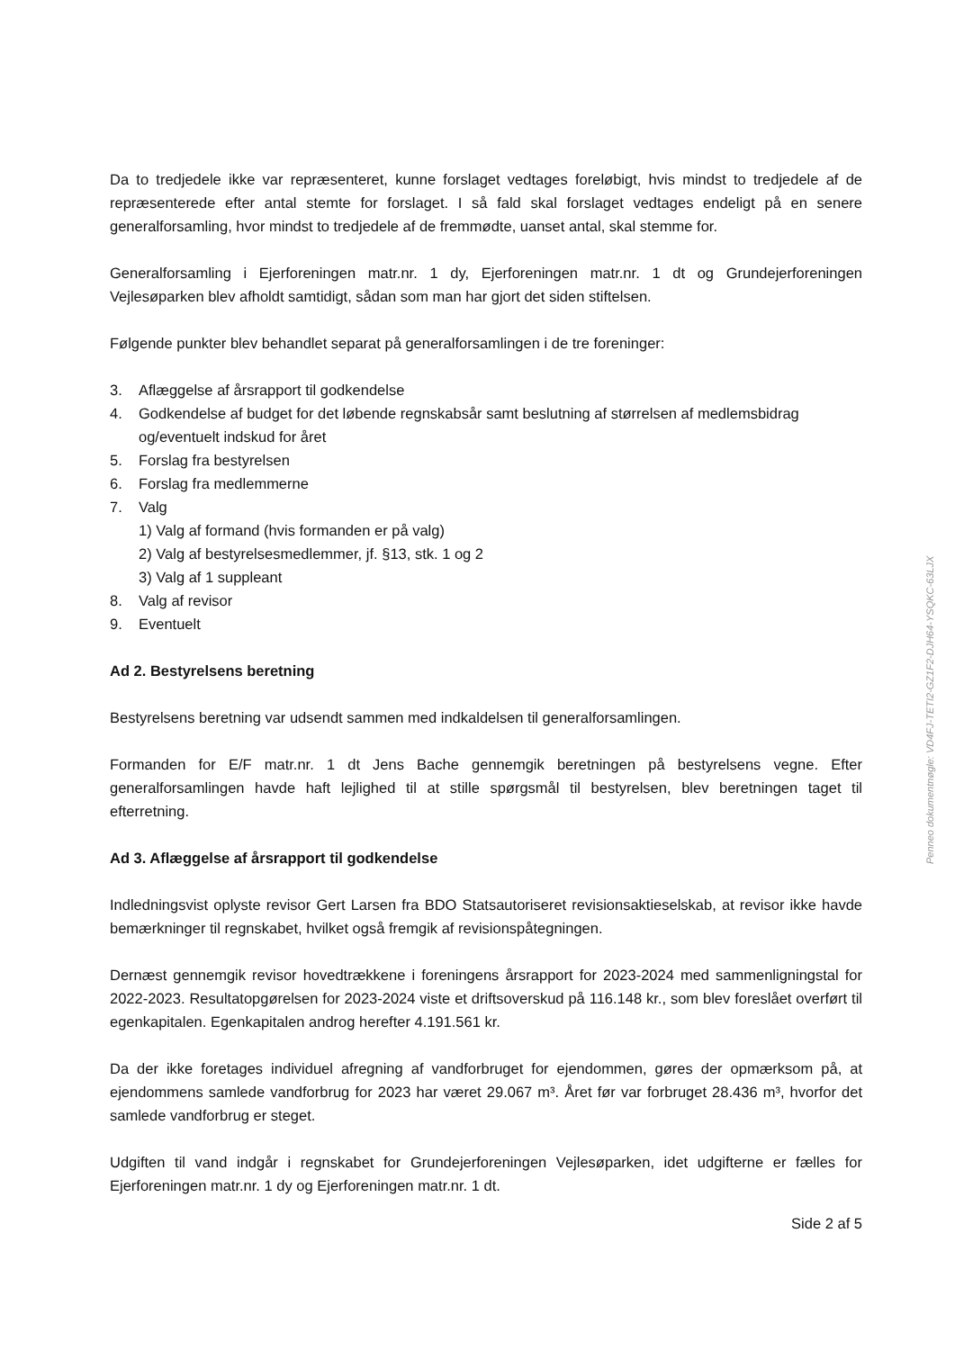Da to tredjedele ikke var repræsenteret, kunne forslaget vedtages foreløbigt, hvis mindst to tredjedele af de repræsenterede efter antal stemte for forslaget. I så fald skal forslaget vedtages endeligt på en senere generalforsamling, hvor mindst to tredjedele af de fremmødte, uanset antal, skal stemme for.
Generalforsamling i Ejerforeningen matr.nr. 1 dy, Ejerforeningen matr.nr. 1 dt og Grundejerforeningen Vejlesøparken blev afholdt samtidigt, sådan som man har gjort det siden stiftelsen.
Følgende punkter blev behandlet separat på generalforsamlingen i de tre foreninger:
3. Aflæggelse af årsrapport til godkendelse
4. Godkendelse af budget for det løbende regnskabsår samt beslutning af størrelsen af medlemsbidrag og/eventuelt indskud for året
5. Forslag fra bestyrelsen
6. Forslag fra medlemmerne
7. Valg
1) Valg af formand (hvis formanden er på valg)
2) Valg af bestyrelsesmedlemmer, jf. §13, stk. 1 og 2
3) Valg af 1 suppleant
8. Valg af revisor
9. Eventuelt
Ad 2. Bestyrelsens beretning
Bestyrelsens beretning var udsendt sammen med indkaldelsen til generalforsamlingen.
Formanden for E/F matr.nr. 1 dt Jens Bache gennemgik beretningen på bestyrelsens vegne. Efter generalforsamlingen havde haft lejlighed til at stille spørgsmål til bestyrelsen, blev beretningen taget til efterretning.
Ad 3. Aflæggelse af årsrapport til godkendelse
Indledningsvist oplyste revisor Gert Larsen fra BDO Statsautoriseret revisionsaktieselskab, at revisor ikke havde bemærkninger til regnskabet, hvilket også fremgik af revisionspåtegningen.
Dernæst gennemgik revisor hovedtrækkene i foreningens årsrapport for 2023-2024 med sammenligningstal for 2022-2023. Resultatopgørelsen for 2023-2024 viste et driftsoverskud på 116.148 kr., som blev foreslået overført til egenkapitalen. Egenkapitalen androg herefter 4.191.561 kr.
Da der ikke foretages individuel afregning af vandforbruget for ejendommen, gøres der opmærksom på, at ejendommens samlede vandforbrug for 2023 har været 29.067 m³. Året før var forbruget 28.436 m³, hvorfor det samlede vandforbrug er steget.
Udgiften til vand indgår i regnskabet for Grundejerforeningen Vejlesøparken, idet udgifterne er fælles for Ejerforeningen matr.nr. 1 dy og Ejerforeningen matr.nr. 1 dt.
Side 2 af 5
Penneo dokumentnøgle: VD4FJ-TETI2-GZ1F2-DJH64-YSQKC-63LJX